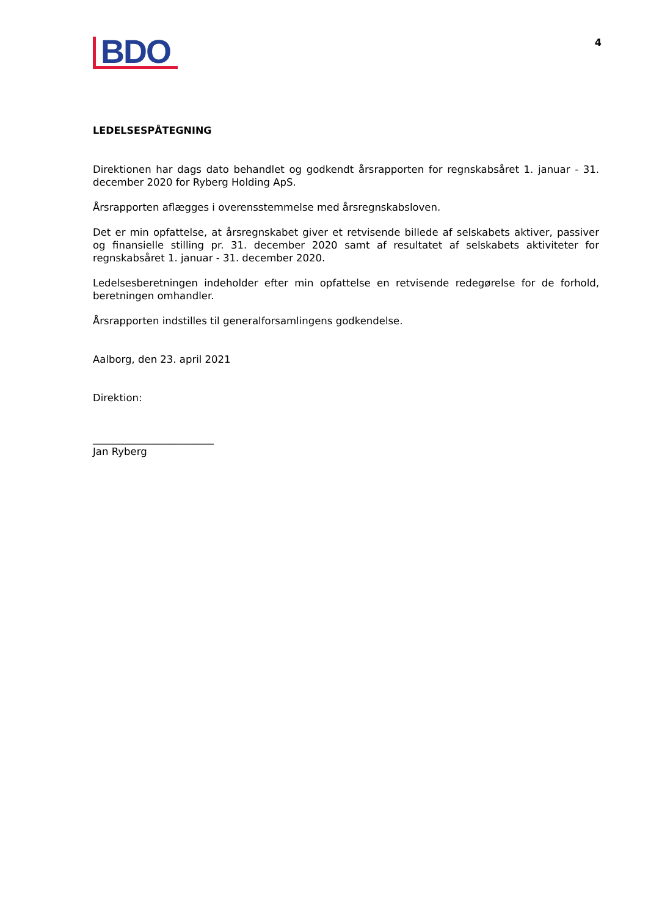BDO
4
LEDELSESPÅTEGNING
Direktionen har dags dato behandlet og godkendt årsrapporten for regnskabsåret 1. januar - 31. december 2020 for Ryberg Holding ApS.
Årsrapporten aflægges i overensstemmelse med årsregnskabsloven.
Det er min opfattelse, at årsregnskabet giver et retvisende billede af selskabets aktiver, passiver og finansielle stilling pr. 31. december 2020 samt af resultatet af selskabets aktiviteter for regnskabsåret 1. januar - 31. december 2020.
Ledelsesberetningen indeholder efter min opfattelse en retvisende redegørelse for de forhold, beretningen omhandler.
Årsrapporten indstilles til generalforsamlingens godkendelse.
Aalborg, den 23. april 2021
Direktion:
________________________
Jan Ryberg